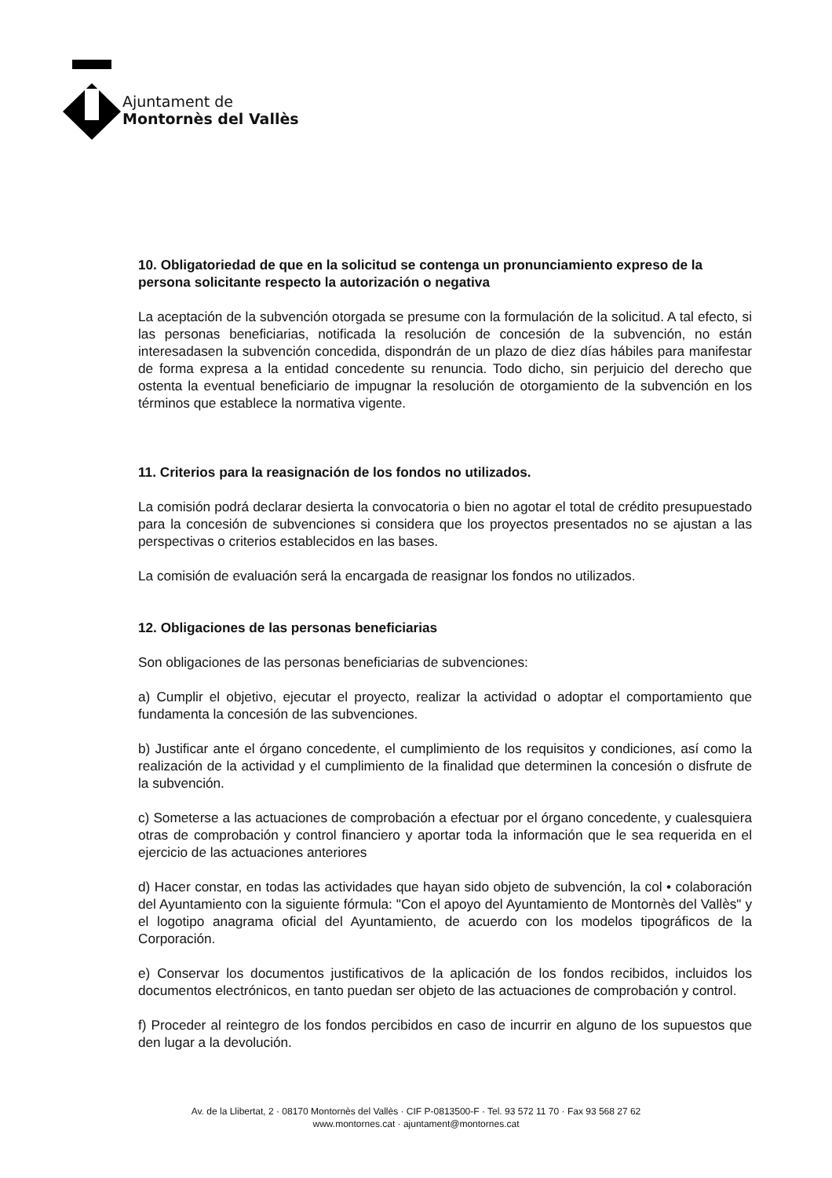Ajuntament de
Montornès del Vallès
10. Obligatoriedad de que en la solicitud se contenga un pronunciamiento expreso de la persona solicitante respecto la autorización o negativa
La aceptación de la subvención otorgada se presume con la formulación de la solicitud. A tal efecto, si las personas beneficiarias, notificada la resolución de concesión de la subvención, no están interesadasen la subvención concedida, dispondrán de un plazo de diez días hábiles para manifestar de forma expresa a la entidad concedente su renuncia. Todo dicho, sin perjuicio del derecho que ostenta la eventual beneficiario de impugnar la resolución de otorgamiento de la subvención en los términos que establece la normativa vigente.
11. Criterios para la reasignación de los fondos no utilizados.
La comisión podrá declarar desierta la convocatoria o bien no agotar el total de crédito presupuestado para la concesión de subvenciones si considera que los proyectos presentados no se ajustan a las perspectivas o criterios establecidos en las bases.
La comisión de evaluación será la encargada de reasignar los fondos no utilizados.
12. Obligaciones de las personas beneficiarias
Son obligaciones de las personas beneficiarias de subvenciones:
a) Cumplir el objetivo, ejecutar el proyecto, realizar la actividad o adoptar el comportamiento que fundamenta la concesión de las subvenciones.
b) Justificar ante el órgano concedente, el cumplimiento de los requisitos y condiciones, así como la realización de la actividad y el cumplimiento de la finalidad que determinen la concesión o disfrute de la subvención.
c) Someterse a las actuaciones de comprobación a efectuar por el órgano concedente, y cualesquiera otras de comprobación y control financiero y aportar toda la información que le sea requerida en el ejercicio de las actuaciones anteriores
d) Hacer constar, en todas las actividades que hayan sido objeto de subvención, la col • colaboración del Ayuntamiento con la siguiente fórmula: "Con el apoyo del Ayuntamiento de Montornès del Vallès" y el logotipo anagrama oficial del Ayuntamiento, de acuerdo con los modelos tipográficos de la Corporación.
e) Conservar los documentos justificativos de la aplicación de los fondos recibidos, incluidos los documentos electrónicos, en tanto puedan ser objeto de las actuaciones de comprobación y control.
f) Proceder al reintegro de los fondos percibidos en caso de incurrir en alguno de los supuestos que den lugar a la devolución.
Av. de la Llibertat, 2 · 08170 Montornès del Vallès · CIF P-0813500-F · Tel. 93 572 11 70 · Fax 93 568 27 62
www.montornes.cat · ajuntament@montornes.cat